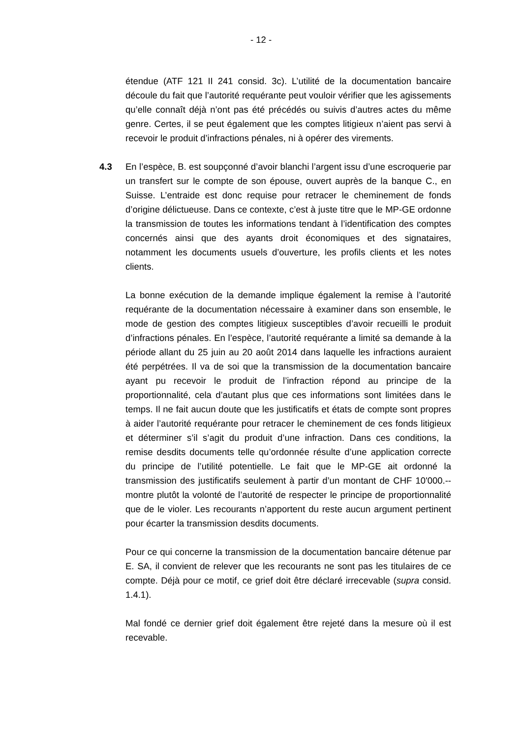- 12 -
étendue (ATF 121 II 241 consid. 3c). L’utilité de la documentation bancaire découle du fait que l’autorité requérante peut vouloir vérifier que les agissements qu’elle connaît déjà n’ont pas été précédés ou suivis d’autres actes du même genre. Certes, il se peut également que les comptes litigieux n’aient pas servi à recevoir le produit d’infractions pénales, ni à opérer des virements.
4.3 En l’espèce, B. est soupçonné d’avoir blanchi l’argent issu d’une escroquerie par un transfert sur le compte de son épouse, ouvert auprès de la banque C., en Suisse. L’entraide est donc requise pour retracer le cheminement de fonds d’origine délictueuse. Dans ce contexte, c’est à juste titre que le MP-GE ordonne la transmission de toutes les informations tendant à l’identification des comptes concernés ainsi que des ayants droit économiques et des signataires, notamment les documents usuels d’ouverture, les profils clients et les notes clients.
La bonne exécution de la demande implique également la remise à l’autorité requérante de la documentation nécessaire à examiner dans son ensemble, le mode de gestion des comptes litigieux susceptibles d’avoir recueilli le produit d’infractions pénales. En l’espèce, l’autorité requérante a limité sa demande à la période allant du 25 juin au 20 août 2014 dans laquelle les infractions auraient été perpétrées. Il va de soi que la transmission de la documentation bancaire ayant pu recevoir le produit de l’infraction répond au principe de la proportionnalité, cela d’autant plus que ces informations sont limitées dans le temps. Il ne fait aucun doute que les justificatifs et états de compte sont propres à aider l’autorité requérante pour retracer le cheminement de ces fonds litigieux et déterminer s’il s’agit du produit d’une infraction. Dans ces conditions, la remise desdits documents telle qu’ordonnée résulte d’une application correcte du principe de l’utilité potentielle. Le fait que le MP-GE ait ordonné la transmission des justificatifs seulement à partir d’un montant de CHF 10'000.-- montre plutôt la volonté de l’autorité de respecter le principe de proportionnalité que de le violer. Les recourants n’apportent du reste aucun argument pertinent pour écarter la transmission desdits documents.
Pour ce qui concerne la transmission de la documentation bancaire détenue par E. SA, il convient de relever que les recourants ne sont pas les titulaires de ce compte. Déjà pour ce motif, ce grief doit être déclaré irrecevable (supra consid. 1.4.1).
Mal fondé ce dernier grief doit également être rejeté dans la mesure où il est recevable.